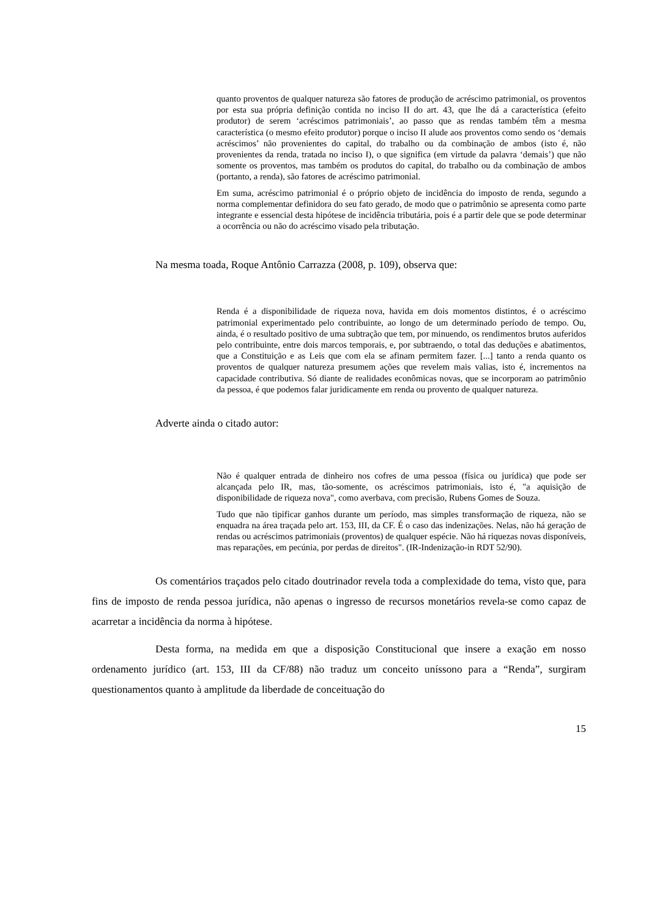quanto proventos de qualquer natureza são fatores de produção de acréscimo patrimonial, os proventos por esta sua própria definição contida no inciso II do art. 43, que lhe dá a característica (efeito produtor) de serem ‘acréscimos patrimoniais’, ao passo que as rendas também têm a mesma característica (o mesmo efeito produtor) porque o inciso II alude aos proventos como sendo os ‘demais acréscimos’ não provenientes do capital, do trabalho ou da combinação de ambos (isto é, não provenientes da renda, tratada no inciso I), o que significa (em virtude da palavra ‘demais’) que não somente os proventos, mas também os produtos do capital, do trabalho ou da combinação de ambos (portanto, a renda), são fatores de acréscimo patrimonial.
Em suma, acréscimo patrimonial é o próprio objeto de incidência do imposto de renda, segundo a norma complementar definidora do seu fato gerado, de modo que o patrimônio se apresenta como parte integrante e essencial desta hipótese de incidência tributária, pois é a partir dele que se pode determinar a ocorrência ou não do acréscimo visado pela tributação.
Na mesma toada, Roque Antônio Carrazza (2008, p. 109), observa que:
Renda é a disponibilidade de riqueza nova, havida em dois momentos distintos, é o acréscimo patrimonial experimentado pelo contribuinte, ao longo de um determinado período de tempo. Ou, ainda, é o resultado positivo de uma subtração que tem, por minuendo, os rendimentos brutos auferidos pelo contribuinte, entre dois marcos temporais, e, por subtraendo, o total das deduções e abatimentos, que a Constituição e as Leis que com ela se afinam permitem fazer. [...] tanto a renda quanto os proventos de qualquer natureza presumem ações que revelem mais valias, isto é, incrementos na capacidade contributiva. Só diante de realidades econômicas novas, que se incorporam ao patrimônio da pessoa, é que podemos falar juridicamente em renda ou provento de qualquer natureza.
Adverte ainda o citado autor:
Não é qualquer entrada de dinheiro nos cofres de uma pessoa (física ou jurídica) que pode ser alcançada pelo IR, mas, tão-somente, os acréscimos patrimoniais, isto é, "a aquisição de disponibilidade de riqueza nova", como averbava, com precisão, Rubens Gomes de Souza.
Tudo que não tipificar ganhos durante um período, mas simples transformação de riqueza, não se enquadra na área traçada pelo art. 153, III, da CF. É o caso das indenizações. Nelas, não há geração de rendas ou acréscimos patrimoniais (proventos) de qualquer espécie. Não há riquezas novas disponíveis, mas reparações, em pecúnia, por perdas de direitos". (IR-Indenização-in RDT 52/90).
Os comentários traçados pelo citado doutrinador revela toda a complexidade do tema, visto que, para fins de imposto de renda pessoa jurídica, não apenas o ingresso de recursos monetários revela-se como capaz de acarretar a incidência da norma à hipótese.
Desta forma, na medida em que a disposição Constitucional que insere a exação em nosso ordenamento jurídico (art. 153, III da CF/88) não traduz um conceito uníssono para a “Renda”, surgiram questionamentos quanto à amplitude da liberdade de conceituação do
15